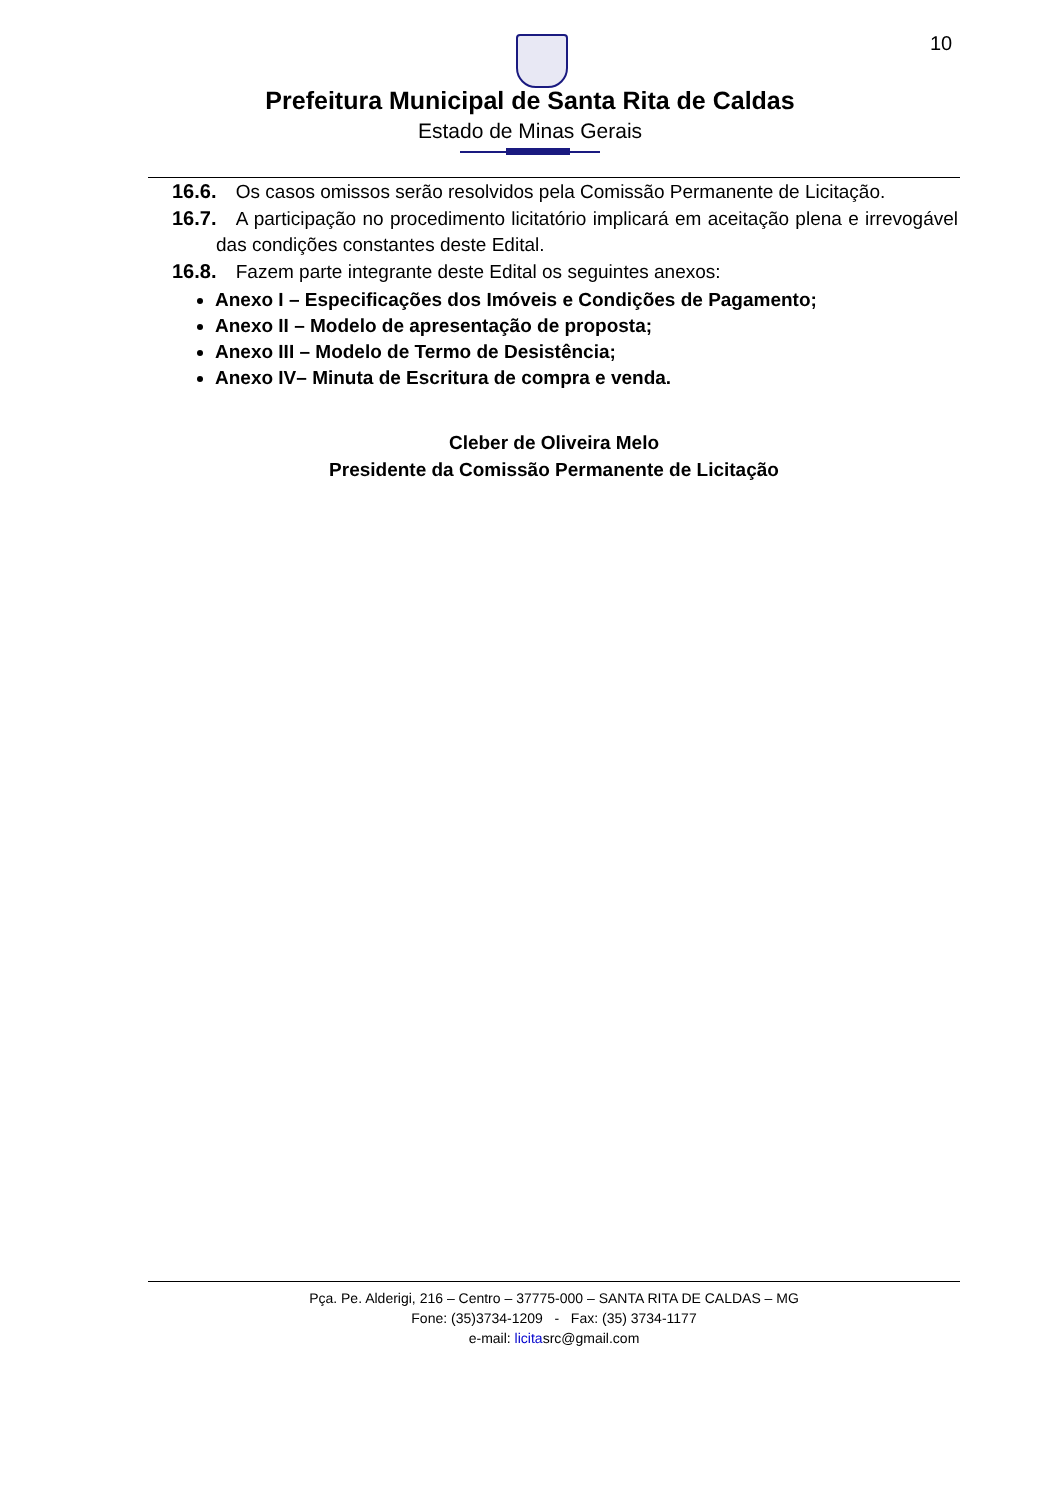10
Prefeitura Municipal de Santa Rita de Caldas
Estado de Minas Gerais
16.6. Os casos omissos serão resolvidos pela Comissão Permanente de Licitação.
16.7. A participação no procedimento licitatório implicará em aceitação plena e irrevogável das condições constantes deste Edital.
16.8. Fazem parte integrante deste Edital os seguintes anexos:
Anexo I – Especificações dos Imóveis e Condições de Pagamento;
Anexo II – Modelo de apresentação de proposta;
Anexo III – Modelo de Termo de Desistência;
Anexo IV– Minuta de Escritura de compra e venda.
Cleber de Oliveira Melo
Presidente da Comissão Permanente de Licitação
Pça. Pe. Alderigi, 216 – Centro – 37775-000 – SANTA RITA DE CALDAS – MG
Fone: (35)3734-1209 - Fax: (35) 3734-1177
e-mail: licitasrc@gmail.com